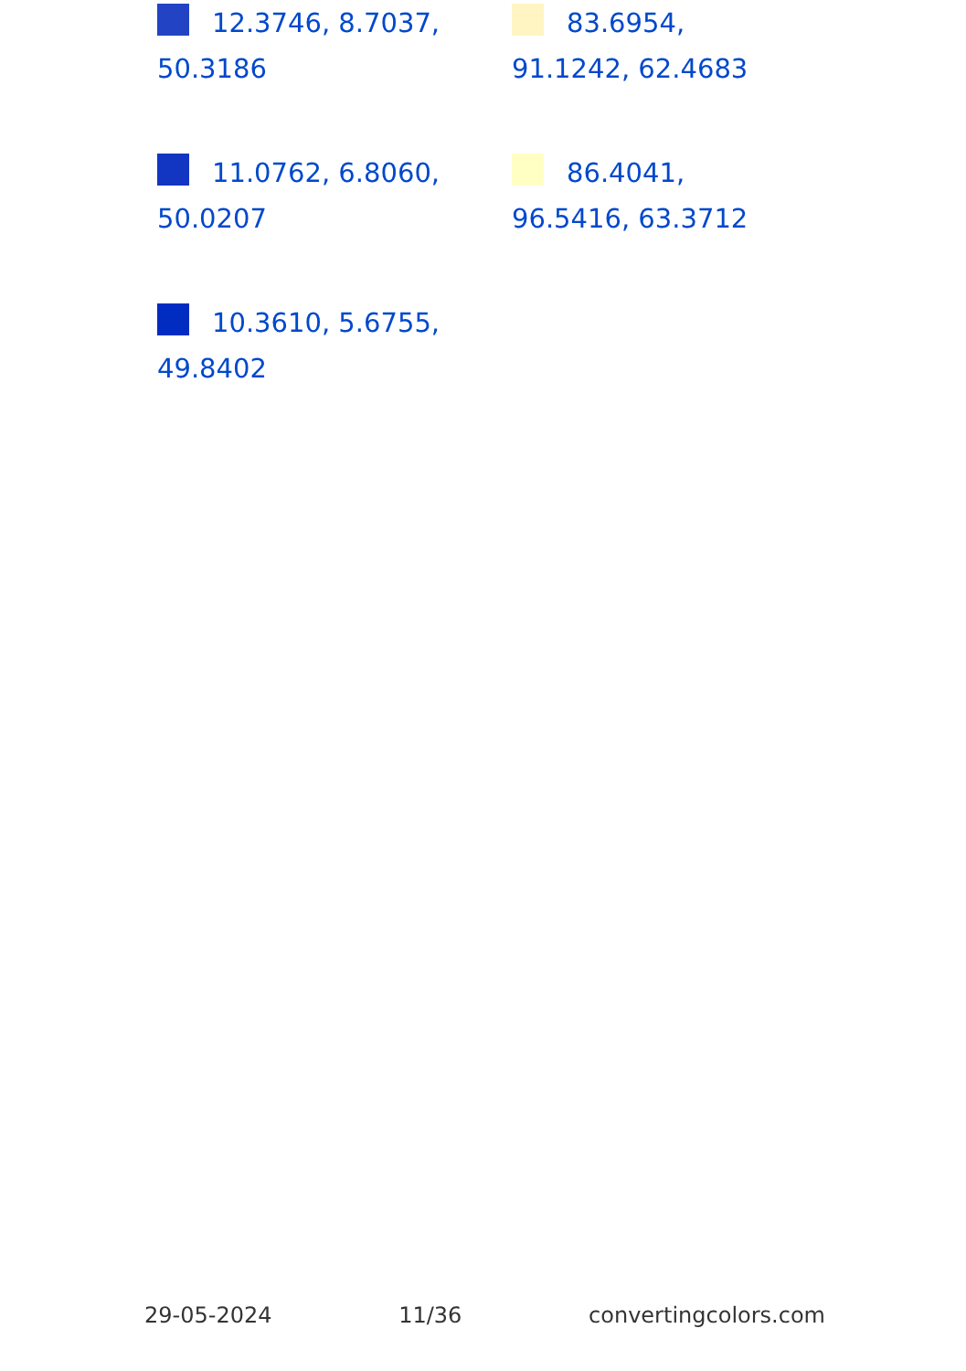12.3746, 8.7037, 50.3186
83.6954, 91.1242, 62.4683
11.0762, 6.8060, 50.0207
86.4041, 96.5416, 63.3712
10.3610, 5.6755, 49.8402
29-05-2024 11/36 convertingcolors.com